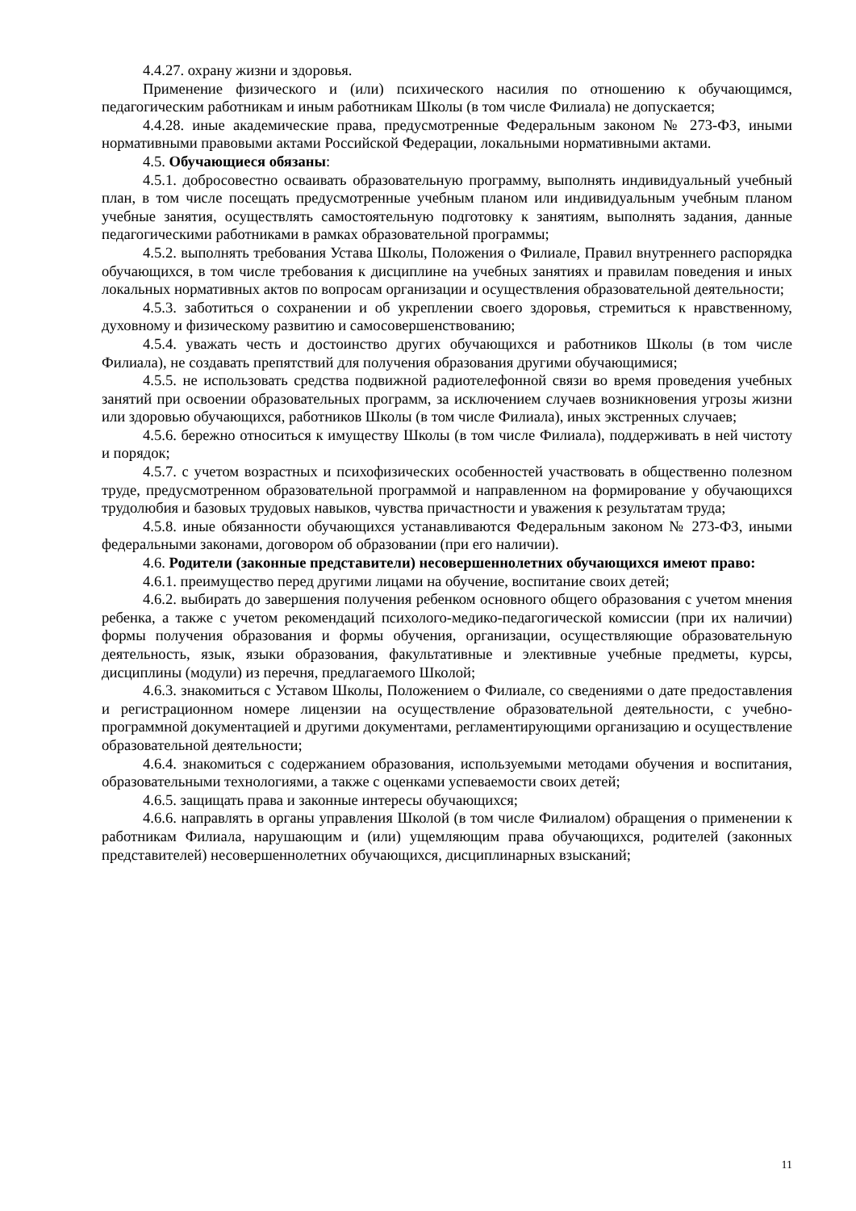4.4.27. охрану жизни и здоровья.
Применение физического и (или) психического насилия по отношению к обучающимся, педагогическим работникам и иным работникам Школы (в том числе Филиала) не допускается;
4.4.28. иные академические права, предусмотренные Федеральным законом № 273-ФЗ, иными нормативными правовыми актами Российской Федерации, локальными нормативными актами.
4.5. Обучающиеся обязаны:
4.5.1. добросовестно осваивать образовательную программу, выполнять индивидуальный учебный план, в том числе посещать предусмотренные учебным планом или индивидуальным учебным планом учебные занятия, осуществлять самостоятельную подготовку к занятиям, выполнять задания, данные педагогическими работниками в рамках образовательной программы;
4.5.2. выполнять требования Устава Школы, Положения о Филиале, Правил внутреннего распорядка обучающихся, в том числе требования к дисциплине на учебных занятиях и правилам поведения и иных локальных нормативных актов по вопросам организации и осуществления образовательной деятельности;
4.5.3. заботиться о сохранении и об укреплении своего здоровья, стремиться к нравственному, духовному и физическому развитию и самосовершенствованию;
4.5.4. уважать честь и достоинство других обучающихся и работников Школы (в том числе Филиала), не создавать препятствий для получения образования другими обучающимися;
4.5.5. не использовать средства подвижной радиотелефонной связи во время проведения учебных занятий при освоении образовательных программ, за исключением случаев возникновения угрозы жизни или здоровью обучающихся, работников Школы (в том числе Филиала), иных экстренных случаев;
4.5.6. бережно относиться к имуществу Школы (в том числе Филиала), поддерживать в ней чистоту и порядок;
4.5.7. с учетом возрастных и психофизических особенностей участвовать в общественно полезном труде, предусмотренном образовательной программой и направленном на формирование у обучающихся трудолюбия и базовых трудовых навыков, чувства причастности и уважения к результатам труда;
4.5.8. иные обязанности обучающихся устанавливаются Федеральным законом № 273-ФЗ, иными федеральными законами, договором об образовании (при его наличии).
4.6. Родители (законные представители) несовершеннолетних обучающихся имеют право:
4.6.1. преимущество перед другими лицами на обучение, воспитание своих детей;
4.6.2. выбирать до завершения получения ребенком основного общего образования с учетом мнения ребенка, а также с учетом рекомендаций психолого-медико-педагогической комиссии (при их наличии) формы получения образования и формы обучения, организации, осуществляющие образовательную деятельность, язык, языки образования, факультативные и элективные учебные предметы, курсы, дисциплины (модули) из перечня, предлагаемого Школой;
4.6.3. знакомиться с Уставом Школы, Положением о Филиале, со сведениями о дате предоставления и регистрационном номере лицензии на осуществление образовательной деятельности, с учебно-программной документацией и другими документами, регламентирующими организацию и осуществление образовательной деятельности;
4.6.4. знакомиться с содержанием образования, используемыми методами обучения и воспитания, образовательными технологиями, а также с оценками успеваемости своих детей;
4.6.5. защищать права и законные интересы обучающихся;
4.6.6. направлять в органы управления Школой (в том числе Филиалом) обращения о применении к работникам Филиала, нарушающим и (или) ущемляющим права обучающихся, родителей (законных представителей) несовершеннолетних обучающихся, дисциплинарных взысканий;
11